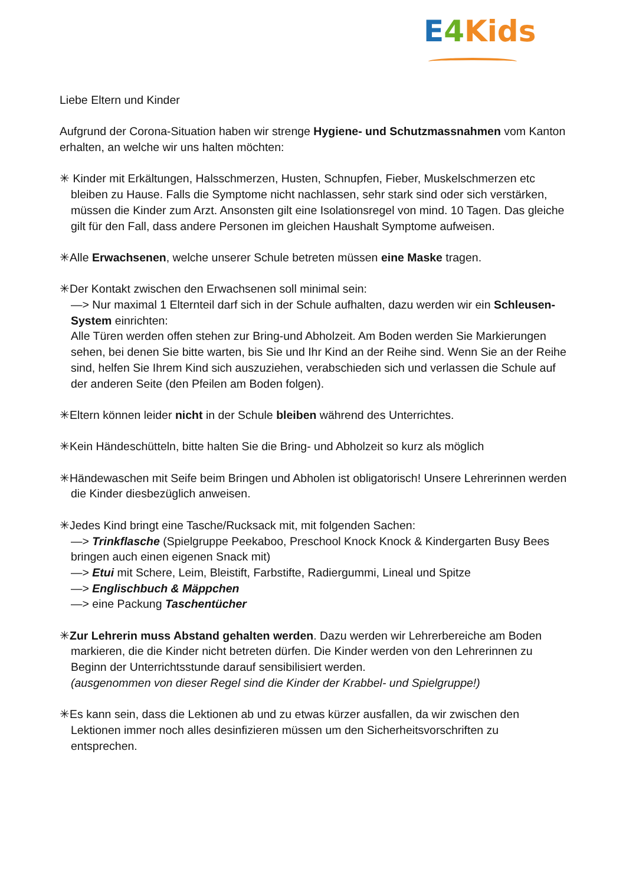E 4 Kids
Liebe Eltern und Kinder
Aufgrund der Corona-Situation haben wir strenge Hygiene- und Schutzmassnahmen vom Kanton erhalten, an welche wir uns halten möchten:
✳ Kinder mit Erkältungen, Halsschmerzen, Husten, Schnupfen, Fieber, Muskelschmerzen etc bleiben zu Hause. Falls die Symptome nicht nachlassen, sehr stark sind oder sich verstärken, müssen die Kinder zum Arzt. Ansonsten gilt eine Isolationsregel von mind. 10 Tagen. Das gleiche gilt für den Fall, dass andere Personen im gleichen Haushalt Symptome aufweisen.
✳Alle Erwachsenen, welche unserer Schule betreten müssen eine Maske tragen.
✳Der Kontakt zwischen den Erwachsenen soll minimal sein:
—> Nur maximal 1 Elternteil darf sich in der Schule aufhalten, dazu werden wir ein Schleusen-System einrichten:
Alle Türen werden offen stehen zur Bring-und Abholzeit. Am Boden werden Sie Markierungen sehen, bei denen Sie bitte warten, bis Sie und Ihr Kind an der Reihe sind. Wenn Sie an der Reihe sind, helfen Sie Ihrem Kind sich auszuziehen, verabschieden sich und verlassen die Schule auf der anderen Seite (den Pfeilen am Boden folgen).
✳Eltern können leider nicht in der Schule bleiben während des Unterrichtes.
✳Kein Händeschütteln, bitte halten Sie die Bring- und Abholzeit so kurz als möglich
✳Händewaschen mit Seife beim Bringen und Abholen ist obligatorisch! Unsere Lehrerinnen werden die Kinder diesbezüglich anweisen.
✳Jedes Kind bringt eine Tasche/Rucksack mit, mit folgenden Sachen:
—> Trinkflasche (Spielgruppe Peekaboo, Preschool Knock Knock & Kindergarten Busy Bees bringen auch einen eigenen Snack mit)
—> Etui mit Schere, Leim, Bleistift, Farbstifte, Radiergummi, Lineal und Spitze
—> Englischbuch & Mäppchen
—> eine Packung Taschentücher
✳Zur Lehrerin muss Abstand gehalten werden. Dazu werden wir Lehrerbereiche am Boden markieren, die die Kinder nicht betreten dürfen. Die Kinder werden von den Lehrerinnen zu Beginn der Unterrichtsstunde darauf sensibilisiert werden.
(ausgenommen von dieser Regel sind die Kinder der Krabbel- und Spielgruppe!)
✳Es kann sein, dass die Lektionen ab und zu etwas kürzer ausfallen, da wir zwischen den Lektionen immer noch alles desinfizieren müssen um den Sicherheitsvorschriften zu entsprechen.